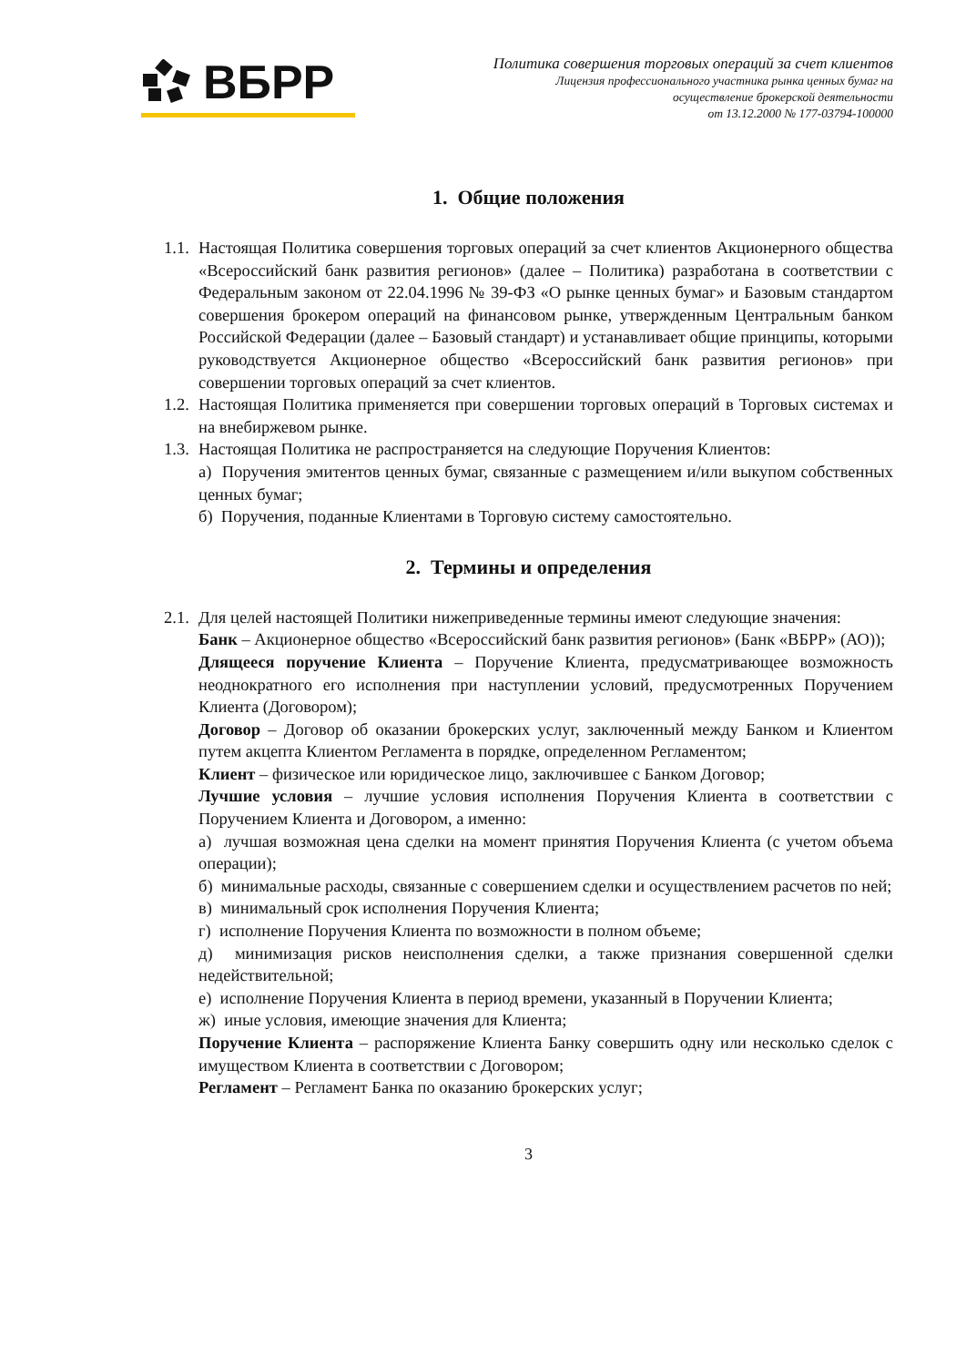ВБРР
Политика совершения торговых операций за счет клиентов
Лицензия профессионального участника рынка ценных бумаг на
осуществление брокерской деятельности
от 13.12.2000 № 177-03794-100000
1. Общие положения
1.1.
Настоящая Политика совершения торговых операций за счет клиентов Акционерного общества «Всероссийский банк развития регионов» (далее – Политика) разработана в соответствии с Федеральным законом от 22.04.1996 № 39-ФЗ «О рынке ценных бумаг» и Базовым стандартом совершения брокером операций на финансовом рынке, утвержденным Центральным банком Российской Федерации (далее – Базовый стандарт) и устанавливает общие принципы, которыми руководствуется Акционерное общество «Всероссийский банк развития регионов» при совершении торговых операций за счет клиентов.
1.2.
Настоящая Политика применяется при совершении торговых операций в Торговых системах и на внебиржевом рынке.
1.3.
Настоящая Политика не распространяется на следующие Поручения Клиентов:
а) Поручения эмитентов ценных бумаг, связанные с размещением и/или выкупом собственных ценных бумаг;
б) Поручения, поданные Клиентами в Торговую систему самостоятельно.
2. Термины и определения
2.1.
Для целей настоящей Политики нижеприведенные термины имеют следующие значения:
Банк – Акционерное общество «Всероссийский банк развития регионов» (Банк «ВБРР» (АО));
Длящееся поручение Клиента – Поручение Клиента, предусматривающее возможность неоднократного его исполнения при наступлении условий, предусмотренных Поручением Клиента (Договором);
Договор – Договор об оказании брокерских услуг, заключенный между Банком и Клиентом путем акцепта Клиентом Регламента в порядке, определенном Регламентом;
Клиент – физическое или юридическое лицо, заключившее с Банком Договор;
Лучшие условия – лучшие условия исполнения Поручения Клиента в соответствии с Поручением Клиента и Договором, а именно:
а) лучшая возможная цена сделки на момент принятия Поручения Клиента (с учетом объема операции);
б) минимальные расходы, связанные с совершением сделки и осуществлением расчетов по ней;
в) минимальный срок исполнения Поручения Клиента;
г) исполнение Поручения Клиента по возможности в полном объеме;
д) минимизация рисков неисполнения сделки, а также признания совершенной сделки недействительной;
е) исполнение Поручения Клиента в период времени, указанный в Поручении Клиента;
ж) иные условия, имеющие значения для Клиента;
Поручение Клиента – распоряжение Клиента Банку совершить одну или несколько сделок с имуществом Клиента в соответствии с Договором;
Регламент – Регламент Банка по оказанию брокерских услуг;
3